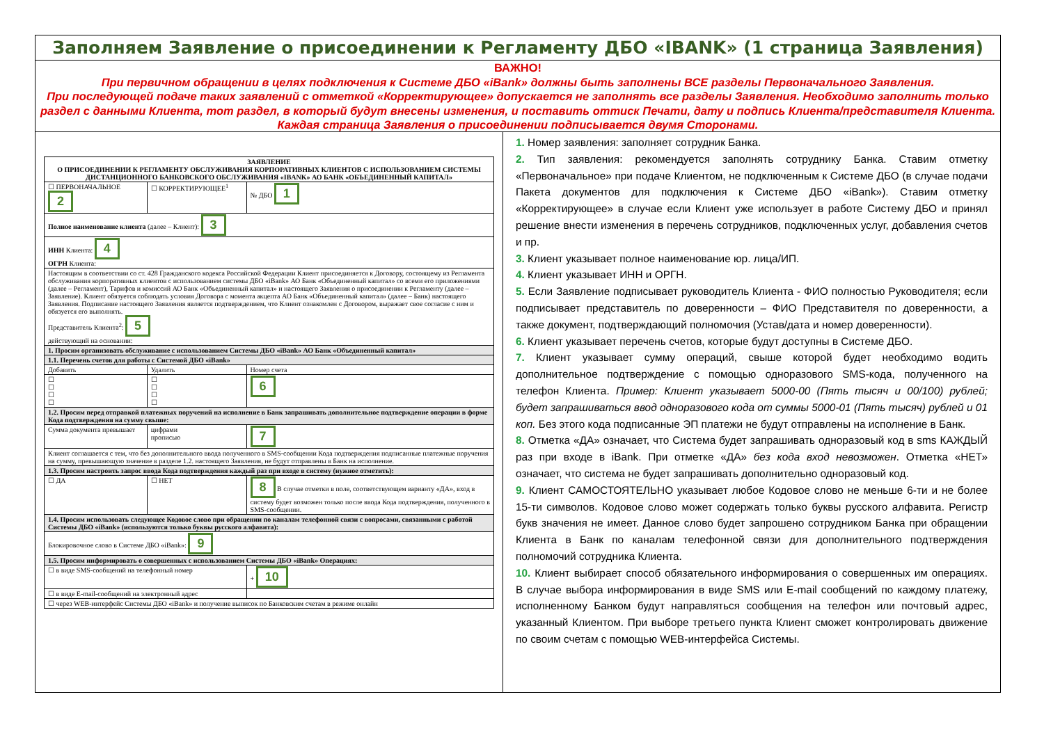Заполняем Заявление о присоединении к Регламенту ДБО «IBANK» (1 страница Заявления)
ВАЖНО!
При первичном обращении в целях подключения к Системе ДБО «iBank» должны быть заполнены ВСЕ разделы Первоначального Заявления.
При последующей подаче таких заявлений с отметкой «Корректирующее» допускается не заполнять все разделы Заявления. Необходимо заполнить только раздел с данными Клиента, тот раздел, в который будут внесены изменения, и поставить оттиск Печати, дату и подпись Клиента/представителя Клиента. Каждая страница Заявления о присоединении подписывается двумя Сторонами.
| ЗАЯВЛЕНИЕ О ПРИСОЕДИНЕНИИ К РЕГЛАМЕНТУ ОБСЛУЖИВАНИЯ КОРПОРАТИВНЫХ КЛИЕНТОВ С ИСПОЛЬЗОВАНИЕМ СИСТЕМЫ ДИСТАНЦИОННОГО БАНКОВСКОГО ОБСЛУЖИВАНИЯ «IBANK» АО БАНК «ОБЪЕДИНЕННЫЙ КАПИТАЛ» | | |
| --- | --- | --- |
| ☐ ПЕРВОНАЧАЛЬНОЕ 2 | ☐ КОРРЕКТИРУЮЩЕЕ<sup>1</sup> | № ДБО 1 |
| Полное наименование клиента (далее – Клиент): 3 | | |
| ИНН Клиента: 4 ОГРН Клиента: | | |
| Настоящим в соответствии со ст. 428 Гражданского кодекса Российской Федерации Клиент присоединяется к Договору, состоящему из Регламента обслуживания корпоративных клиентов с использованием системы ДБО «iBank» АО Банк «Объединенный капитал» со всеми его приложениями (далее – Регламент), Тарифов и комиссий АО Банк «Объединенный капитал» и настоящего Заявления о присоединении к Регламенту (далее – Заявление). Клиент обязуется соблюдать условия Договора с момента акцепта АО Банк «Объединенный капитал» (далее – Банк) настоящего Заявления. Подписание настоящего Заявления является подтверждением, что Клиент ознакомлен с Договором, выражает свое согласие с ним и обязуется его выполнять. Представитель Клиента<sup>2</sup>: 5 действующий на основании: | | |
| 1. Просим организовать обслуживание с использованием Системы ДБО «iBank» АО Банк «Объединенный капитал» | | |
| 1.1. Перечень счетов для работы с Системой ДБО «iBank» | | |
| Добавить | Удалить | Номер счета |
| ☐ ☐ ☐ ☐ | ☐ ☐ ☐ ☐ | 6 |
| 1.2. Просим перед отправкой платежных поручений на исполнение в Банк запрашивать дополнительное подтверждение операции в форме Кода подтверждения на сумму свыше: | | |
| Сумма документа превышает | цифрами прописью | 7 |
| Клиент соглашается с тем, что без дополнительного ввода полученного в SMS-сообщении Кода подтверждения подписанные платежные поручения на сумму, превышающую значение в разделе 1.2. настоящего Заявления, не будут отправлены в Банк на исполнение. | | |
| 1.3. Просим настроить запрос ввода Кода подтверждения каждый раз при входе в систему (нужное отметить): | | |
| ☐ ДА | ☐ НЕТ | 8 В случае отметки в поле, соответствующем варианту «ДА», вход в систему будет возможен только после ввода Кода подтверждения, полученного в SMS-сообщении. |
| 1.4. Просим использовать следующее Кодовое слово при обращении по каналам телефонной связи с вопросами, связанными с работой Системы ДБО «iBank» (используются только буквы русского алфавита): | | |
| Блокировочное слово в Системе ДБО «iBank»: 9 | | |
| 1.5. Просим информировать о совершенных с использованием Системы ДБО «iBank» Операциях: | | |
| ☐ в виде SMS-сообщений на телефонный номер | | + 10 |
| ☐ в виде E-mail-сообщений на электронный адрес | | |
| ☐ через WEB-интерфейс Системы ДБО «iBank» и получение выписок по Банковским счетам в режиме онлайн | | |
1. Номер заявления: заполняет сотрудник Банка.
2. Тип заявления: рекомендуется заполнять сотруднику Банка. Ставим отметку «Первоначальное» при подаче Клиентом, не подключенным к Системе ДБО (в случае подачи Пакета документов для подключения к Системе ДБО «iBank»). Ставим отметку «Корректирующее» в случае если Клиент уже использует в работе Систему ДБО и принял решение внести изменения в перечень сотрудников, подключенных услуг, добавления счетов и пр.
3. Клиент указывает полное наименование юр. лица/ИП.
4. Клиент указывает ИНН и ОРГН.
5. Если Заявление подписывает руководитель Клиента - ФИО полностью Руководителя; если подписывает представитель по доверенности – ФИО Представителя по доверенности, а также документ, подтверждающий полномочия (Устав/дата и номер доверенности).
6. Клиент указывает перечень счетов, которые будут доступны в Системе ДБО.
7. Клиент указывает сумму операций, свыше которой будет необходимо водить дополнительное подтверждение с помощью одноразового SMS-кода, полученного на телефон Клиента. Пример: Клиент указывает 5000-00 (Пять тысяч и 00/100) рублей; будет запрашиваться ввод одноразового кода от суммы 5000-01 (Пять тысяч) рублей и 01 коп. Без этого кода подписанные ЭП платежи не будут отправлены на исполнение в Банк.
8. Отметка «ДА» означает, что Система будет запрашивать одноразовый код в sms КАЖДЫЙ раз при входе в iBank. При отметке «ДА» без кода вход невозможен. Отметка «НЕТ» означает, что система не будет запрашивать дополнительно одноразовый код.
9. Клиент САМОСТОЯТЕЛЬНО указывает любое Кодовое слово не меньше 6-ти и не более 15-ти символов. Кодовое слово может содержать только буквы русского алфавита. Регистр букв значения не имеет. Данное слово будет запрошено сотрудником Банка при обращении Клиента в Банк по каналам телефонной связи для дополнительного подтверждения полномочий сотрудника Клиента.
10. Клиент выбирает способ обязательного информирования о совершенных им операциях. В случае выбора информирования в виде SMS или E-mail сообщений по каждому платежу, исполненному Банком будут направляться сообщения на телефон или почтовый адрес, указанный Клиентом. При выборе третьего пункта Клиент сможет контролировать движение по своим счетам с помощью WEB-интерфейса Системы.